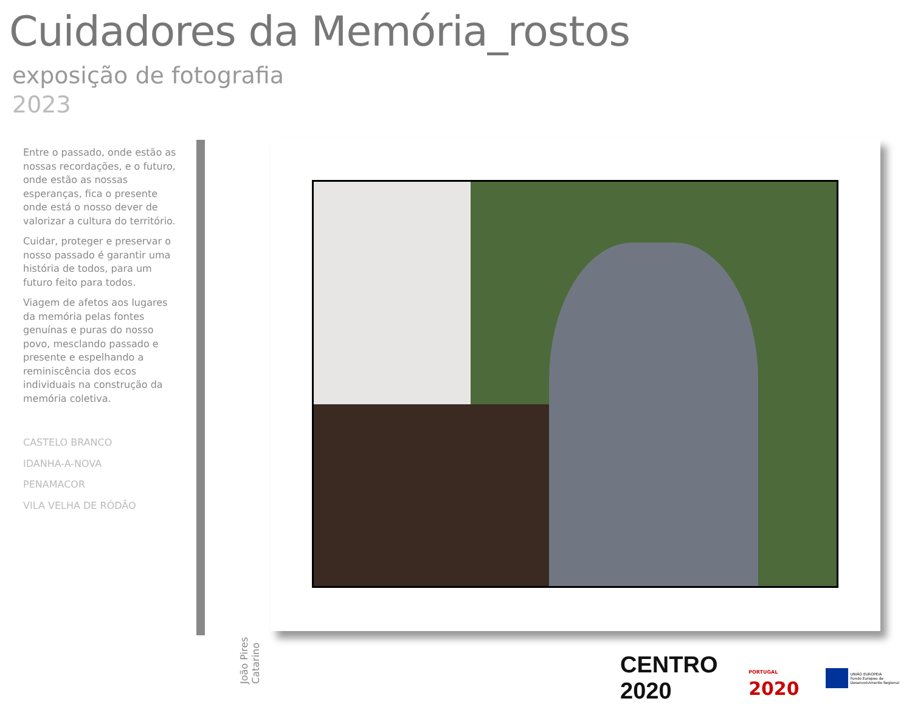Cuidadores da Memória_rostos
exposição de fotografia
2023
Entre o passado, onde estão as nossas recordações, e o futuro, onde estão as nossas esperanças, fica o presente onde está o nosso dever de valorizar a cultura do território.
Cuidar, proteger e preservar o nosso passado é garantir uma história de todos, para um futuro feito para todos.
Viagem de afetos aos lugares da memória pelas fontes genuínas e puras do nosso povo, mesclando passado e presente e espelhando a reminiscência dos ecos individuais na construção da memória coletiva.
CASTELO BRANCO
IDANHA-A-NOVA
PENAMACOR
VILA VELHA DE RÓDÃO
João Pires Catarino
CENTRO 2020
PORTUGAL 2020
UNIÃO EUROPEIA
Fundo Europeu de Desenvolvimento Regional